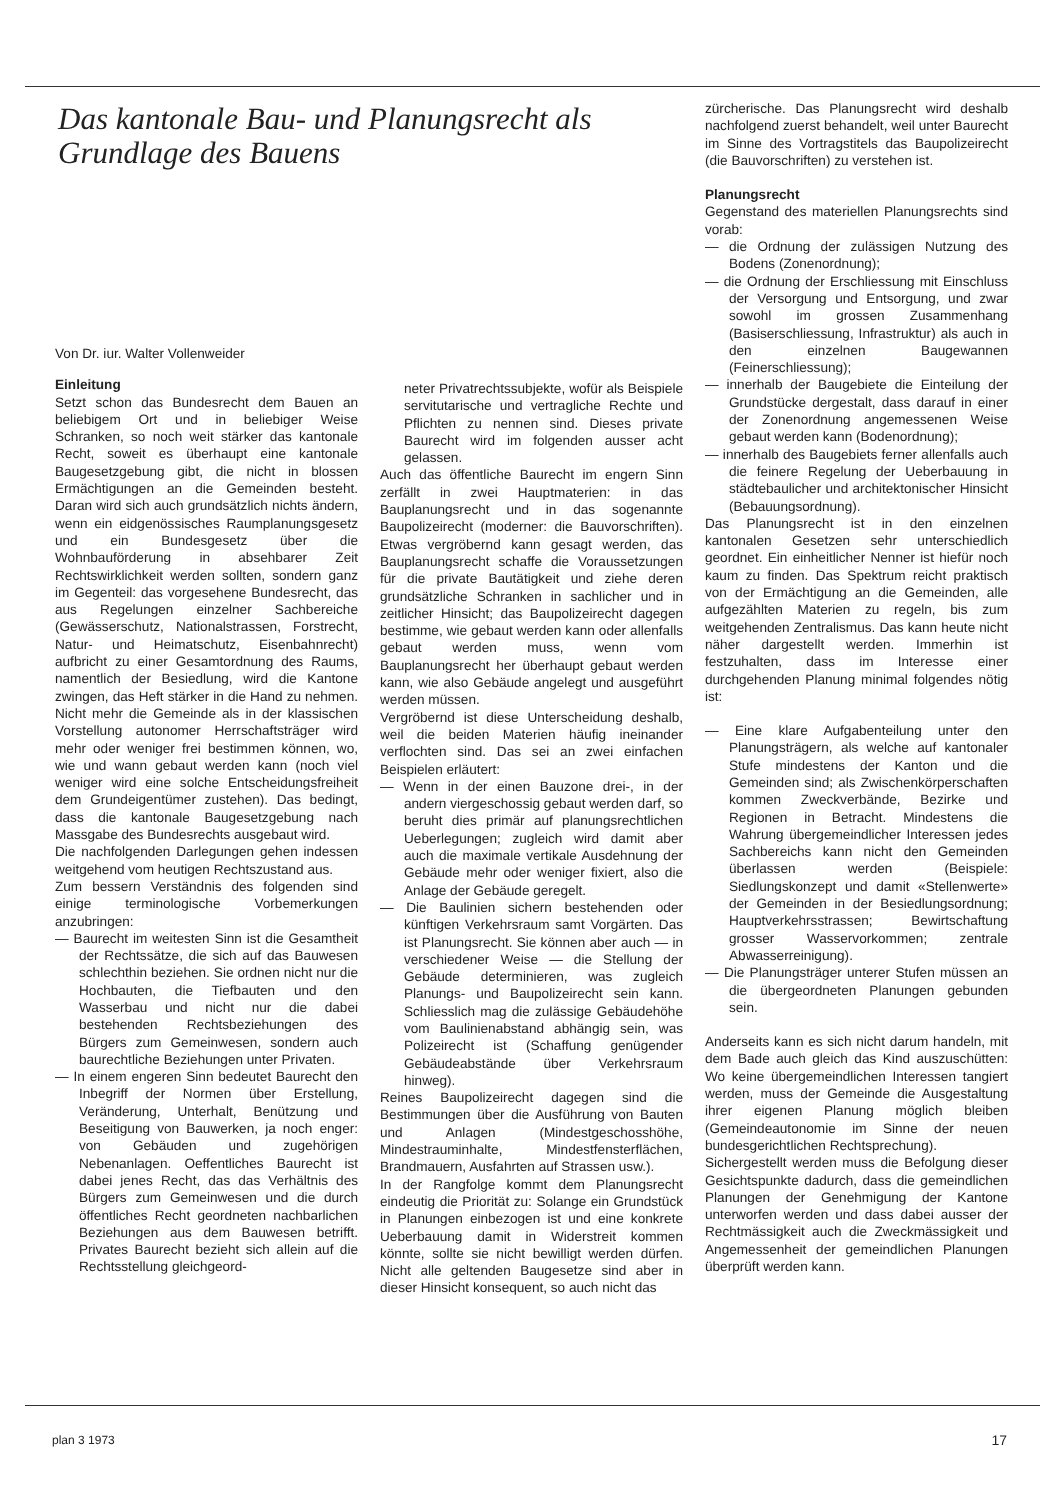Das kantonale Bau- und Planungsrecht als Grundlage des Bauens
Von Dr. iur. Walter Vollenweider
Einleitung
Setzt schon das Bundesrecht dem Bauen an beliebigem Ort und in beliebiger Weise Schranken, so noch weit stärker das kantonale Recht, soweit es überhaupt eine kantonale Baugesetzgebung gibt, die nicht in blossen Ermächtigungen an die Gemeinden besteht. Daran wird sich auch grundsätzlich nichts ändern, wenn ein eidgenössisches Raumplanungsgesetz und ein Bundesgesetz über die Wohnbauförderung in absehbarer Zeit Rechtswirklichkeit werden sollten, sondern ganz im Gegenteil: das vorgesehene Bundesrecht, das aus Regelungen einzelner Sachbereiche (Gewässerschutz, Nationalstrassen, Forstrecht, Natur- und Heimatschutz, Eisenbahnrecht) aufbricht zu einer Gesamtordnung des Raums, namentlich der Besiedlung, wird die Kantone zwingen, das Heft stärker in die Hand zu nehmen. Nicht mehr die Gemeinde als in der klassischen Vorstellung autonomer Herrschaftsträger wird mehr oder weniger frei bestimmen können, wo, wie und wann gebaut werden kann (noch viel weniger wird eine solche Entscheidungsfreiheit dem Grundeigentümer zustehen). Das bedingt, dass die kantonale Baugesetzgebung nach Massgabe des Bundesrechts ausgebaut wird.
Die nachfolgenden Darlegungen gehen indessen weitgehend vom heutigen Rechtszustand aus.
Zum bessern Verständnis des folgenden sind einige terminologische Vorbemerkungen anzubringen:
— Baurecht im weitesten Sinn ist die Gesamtheit der Rechtssätze, die sich auf das Bauwesen schlechthin beziehen. Sie ordnen nicht nur die Hochbauten, die Tiefbauten und den Wasserbau und nicht nur die dabei bestehenden Rechtsbeziehungen des Bürgers zum Gemeinwesen, sondern auch baurechtliche Beziehungen unter Privaten.
— In einem engeren Sinn bedeutet Baurecht den Inbegriff der Normen über Erstellung, Veränderung, Unterhalt, Benützung und Beseitigung von Bauwerken, ja noch enger: von Gebäuden und zugehörigen Nebenanlagen. Oeffentliches Baurecht ist dabei jenes Recht, das das Verhältnis des Bürgers zum Gemeinwesen und die durch öffentliches Recht geordneten nachbarlichen Beziehungen aus dem Bauwesen betrifft. Privates Baurecht bezieht sich allein auf die Rechtsstellung gleichgeord-
neter Privatrechtssubjekte, wofür als Beispiele servitutarische und vertragliche Rechte und Pflichten zu nennen sind. Dieses private Baurecht wird im folgenden ausser acht gelassen.
Auch das öffentliche Baurecht im engern Sinn zerfällt in zwei Hauptmaterien: in das Bauplanungsrecht und in das sogenannte Baupolizeirecht (moderner: die Bauvorschriften). Etwas vergröbernd kann gesagt werden, das Bauplanungsrecht schaffe die Voraussetzungen für die private Bautätigkeit und ziehe deren grundsätzliche Schranken in sachlicher und in zeitlicher Hinsicht; das Baupolizeirecht dagegen bestimme, wie gebaut werden kann oder allenfalls gebaut werden muss, wenn vom Bauplanungsrecht her überhaupt gebaut werden kann, wie also Gebäude angelegt und ausgeführt werden müssen.
Vergröbernd ist diese Unterscheidung deshalb, weil die beiden Materien häufig ineinander verflochten sind. Das sei an zwei einfachen Beispielen erläutert:
— Wenn in der einen Bauzone drei-, in der andern viergeschossig gebaut werden darf, so beruht dies primär auf planungsrechtlichen Ueberlegungen; zugleich wird damit aber auch die maximale vertikale Ausdehnung der Gebäude mehr oder weniger fixiert, also die Anlage der Gebäude geregelt.
— Die Baulinien sichern bestehenden oder künftigen Verkehrsraum samt Vorgärten. Das ist Planungsrecht. Sie können aber auch — in verschiedener Weise — die Stellung der Gebäude determinieren, was zugleich Planungs- und Baupolizeirecht sein kann. Schliesslich mag die zulässige Gebäudehöhe vom Baulinienabstand abhängig sein, was Polizeirecht ist (Schaffung genügender Gebäudeabstände über Verkehrsraum hinweg).
Reines Baupolizeirecht dagegen sind die Bestimmungen über die Ausführung von Bauten und Anlagen (Mindestgeschosshöhe, Mindestrauminhalte, Mindestfensterflächen, Brandmauern, Ausfahrten auf Strassen usw.).
In der Rangfolge kommt dem Planungsrecht eindeutig die Priorität zu: Solange ein Grundstück in Planungen einbezogen ist und eine konkrete Ueberbauung damit in Widerstreit kommen könnte, sollte sie nicht bewilligt werden dürfen. Nicht alle geltenden Baugesetze sind aber in dieser Hinsicht konsequent, so auch nicht das
zürcherische. Das Planungsrecht wird deshalb nachfolgend zuerst behandelt, weil unter Baurecht im Sinne des Vortragstitels das Baupolizeirecht (die Bauvorschriften) zu verstehen ist.
Planungsrecht
Gegenstand des materiellen Planungsrechts sind vorab:
— die Ordnung der zulässigen Nutzung des Bodens (Zonenordnung);
— die Ordnung der Erschliessung mit Einschluss der Versorgung und Entsorgung, und zwar sowohl im grossen Zusammenhang (Basiserschliessung, Infrastruktur) als auch in den einzelnen Baugewannen (Feinerschliessung);
— innerhalb der Baugebiete die Einteilung der Grundstücke dergestalt, dass darauf in einer der Zonenordnung angemessenen Weise gebaut werden kann (Bodenordnung);
— innerhalb des Baugebiets ferner allenfalls auch die feinere Regelung der Ueberbauung in städtebaulicher und architektonischer Hinsicht (Bebauungsordnung).
Das Planungsrecht ist in den einzelnen kantonalen Gesetzen sehr unterschiedlich geordnet. Ein einheitlicher Nenner ist hiefür noch kaum zu finden. Das Spektrum reicht praktisch von der Ermächtigung an die Gemeinden, alle aufgezählten Materien zu regeln, bis zum weitgehenden Zentralismus. Das kann heute nicht näher dargestellt werden. Immerhin ist festzuhalten, dass im Interesse einer durchgehenden Planung minimal folgendes nötig ist:
— Eine klare Aufgabenteilung unter den Planungsträgern, als welche auf kantonaler Stufe mindestens der Kanton und die Gemeinden sind; als Zwischenkörperschaften kommen Zweckverbände, Bezirke und Regionen in Betracht. Mindestens die Wahrung übergemeindlicher Interessen jedes Sachbereichs kann nicht den Gemeinden überlassen werden (Beispiele: Siedlungskonzept und damit «Stellenwerte» der Gemeinden in der Besiedlungsordnung; Hauptverkehrsstrassen; Bewirtschaftung grosser Wasservorkommen; zentrale Abwasserreinigung).
— Die Planungsträger unterer Stufen müssen an die übergeordneten Planungen gebunden sein.
Anderseits kann es sich nicht darum handeln, mit dem Bade auch gleich das Kind auszuschütten: Wo keine übergemeindlichen Interessen tangiert werden, muss der Gemeinde die Ausgestaltung ihrer eigenen Planung möglich bleiben (Gemeindeautonomie im Sinne der neuen bundesgerichtlichen Rechtsprechung).
Sichergestellt werden muss die Befolgung dieser Gesichtspunkte dadurch, dass die gemeindlichen Planungen der Genehmigung der Kantone unterworfen werden und dass dabei ausser der Rechtmässigkeit auch die Zweckmässigkeit und Angemessenheit der gemeindlichen Planungen überprüft werden kann.
plan 3 1973 17